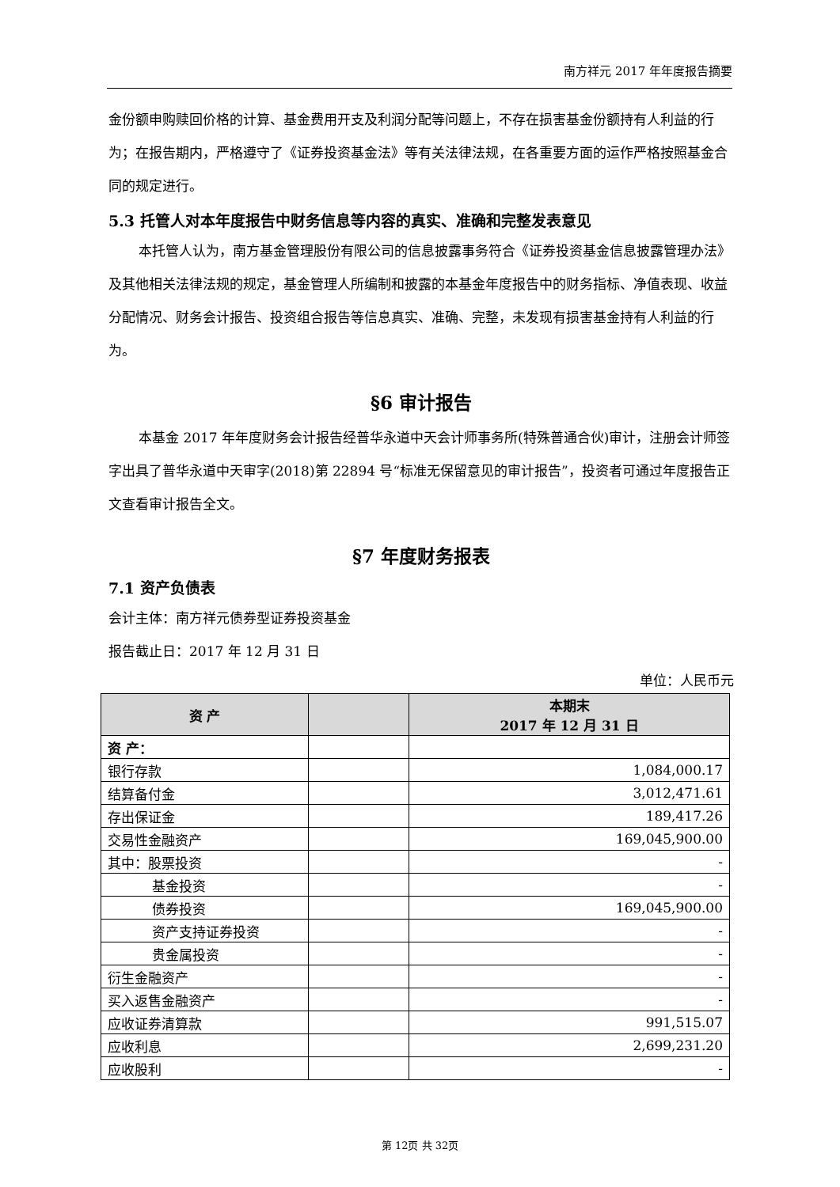南方祥元 2017 年年度报告摘要
金份额申购赎回价格的计算、基金费用开支及利润分配等问题上，不存在损害基金份额持有人利益的行为；在报告期内，严格遵守了《证券投资基金法》等有关法律法规，在各重要方面的运作严格按照基金合同的规定进行。
5.3 托管人对本年度报告中财务信息等内容的真实、准确和完整发表意见
本托管人认为，南方基金管理股份有限公司的信息披露事务符合《证券投资基金信息披露管理办法》及其他相关法律法规的规定，基金管理人所编制和披露的本基金年度报告中的财务指标、净值表现、收益分配情况、财务会计报告、投资组合报告等信息真实、准确、完整，未发现有损害基金持有人利益的行为。
§6 审计报告
本基金 2017 年年度财务会计报告经普华永道中天会计师事务所(特殊普通合伙)审计，注册会计师签字出具了普华永道中天审字(2018)第 22894 号“标准无保留意见的审计报告”，投资者可通过年度报告正文查看审计报告全文。
§7 年度财务报表
7.1 资产负债表
会计主体：南方祥元债券型证券投资基金
报告截止日：2017 年 12 月 31 日
单位：人民币元
| 资 产 | | 本期末 2017 年 12 月 31 日 |
| --- | --- | --- |
| 资 产： | | |
| 银行存款 | | 1,084,000.17 |
| 结算备付金 | | 3,012,471.61 |
| 存出保证金 | | 189,417.26 |
| 交易性金融资产 | | 169,045,900.00 |
| 其中：股票投资 | | - |
| 基金投资 | | - |
| 债券投资 | | 169,045,900.00 |
| 资产支持证券投资 | | - |
| 贵金属投资 | | - |
| 衍生金融资产 | | - |
| 买入返售金融资产 | | - |
| 应收证券清算款 | | 991,515.07 |
| 应收利息 | | 2,699,231.20 |
| 应收股利 | | - |
第 12页 共 32页